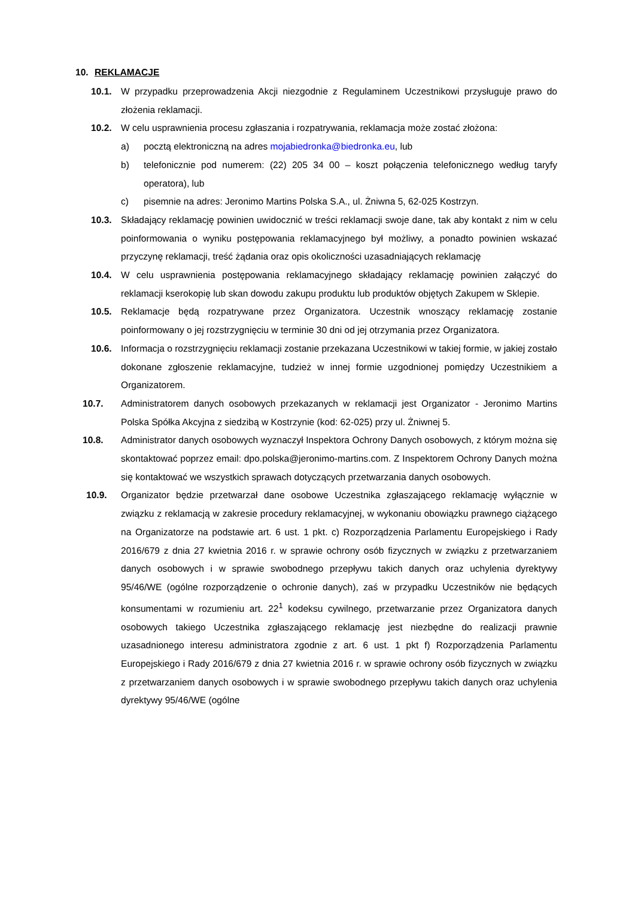10. REKLAMACJE
10.1. W przypadku przeprowadzenia Akcji niezgodnie z Regulaminem Uczestnikowi przysługuje prawo do złożenia reklamacji.
10.2. W celu usprawnienia procesu zgłaszania i rozpatrywania, reklamacja może zostać złożona:
a) pocztą elektroniczną na adres mojabiedronka@biedronka.eu, lub
b) telefonicznie pod numerem: (22) 205 34 00 – koszt połączenia telefonicznego według taryfy operatora), lub
c) pisemnie na adres: Jeronimo Martins Polska S.A., ul. Żniwna 5, 62-025 Kostrzyn.
10.3. Składający reklamację powinien uwidocznić w treści reklamacji swoje dane, tak aby kontakt z nim w celu poinformowania o wyniku postępowania reklamacyjnego był możliwy, a ponadto powinien wskazać przyczynę reklamacji, treść żądania oraz opis okoliczności uzasadniających reklamację
10.4. W celu usprawnienia postępowania reklamacyjnego składający reklamację powinien załączyć do reklamacji kserokopię lub skan dowodu zakupu produktu lub produktów objętych Zakupem w Sklepie.
10.5. Reklamacje będą rozpatrywane przez Organizatora. Uczestnik wnoszący reklamację zostanie poinformowany o jej rozstrzygnięciu w terminie 30 dni od jej otrzymania przez Organizatora.
10.6. Informacja o rozstrzygnięciu reklamacji zostanie przekazana Uczestnikowi w takiej formie, w jakiej zostało dokonane zgłoszenie reklamacyjne, tudzież w innej formie uzgodnionej pomiędzy Uczestnikiem a Organizatorem.
10.7. Administratorem danych osobowych przekazanych w reklamacji jest Organizator - Jeronimo Martins Polska Spółka Akcyjna z siedzibą w Kostrzynie (kod: 62-025) przy ul. Żniwnej 5.
10.8. Administrator danych osobowych wyznaczył Inspektora Ochrony Danych osobowych, z którym można się skontaktować poprzez email: dpo.polska@jeronimo-martins.com. Z Inspektorem Ochrony Danych można się kontaktować we wszystkich sprawach dotyczących przetwarzania danych osobowych.
10.9. Organizator będzie przetwarzał dane osobowe Uczestnika zgłaszającego reklamację wyłącznie w związku z reklamacją w zakresie procedury reklamacyjnej, w wykonaniu obowiązku prawnego ciążącego na Organizatorze na podstawie art. 6 ust. 1 pkt. c) Rozporządzenia Parlamentu Europejskiego i Rady 2016/679 z dnia 27 kwietnia 2016 r. w sprawie ochrony osób fizycznych w związku z przetwarzaniem danych osobowych i w sprawie swobodnego przepływu takich danych oraz uchylenia dyrektywy 95/46/WE (ogólne rozporządzenie o ochronie danych), zaś w przypadku Uczestników nie będących konsumentami w rozumieniu art. 22<sup>1</sup> kodeksu cywilnego, przetwarzanie przez Organizatora danych osobowych takiego Uczestnika zgłaszającego reklamację jest niezbędne do realizacji prawnie uzasadnionego interesu administratora zgodnie z art. 6 ust. 1 pkt f) Rozporządzenia Parlamentu Europejskiego i Rady 2016/679 z dnia 27 kwietnia 2016 r. w sprawie ochrony osób fizycznych w związku z przetwarzaniem danych osobowych i w sprawie swobodnego przepływu takich danych oraz uchylenia dyrektywy 95/46/WE (ogólne